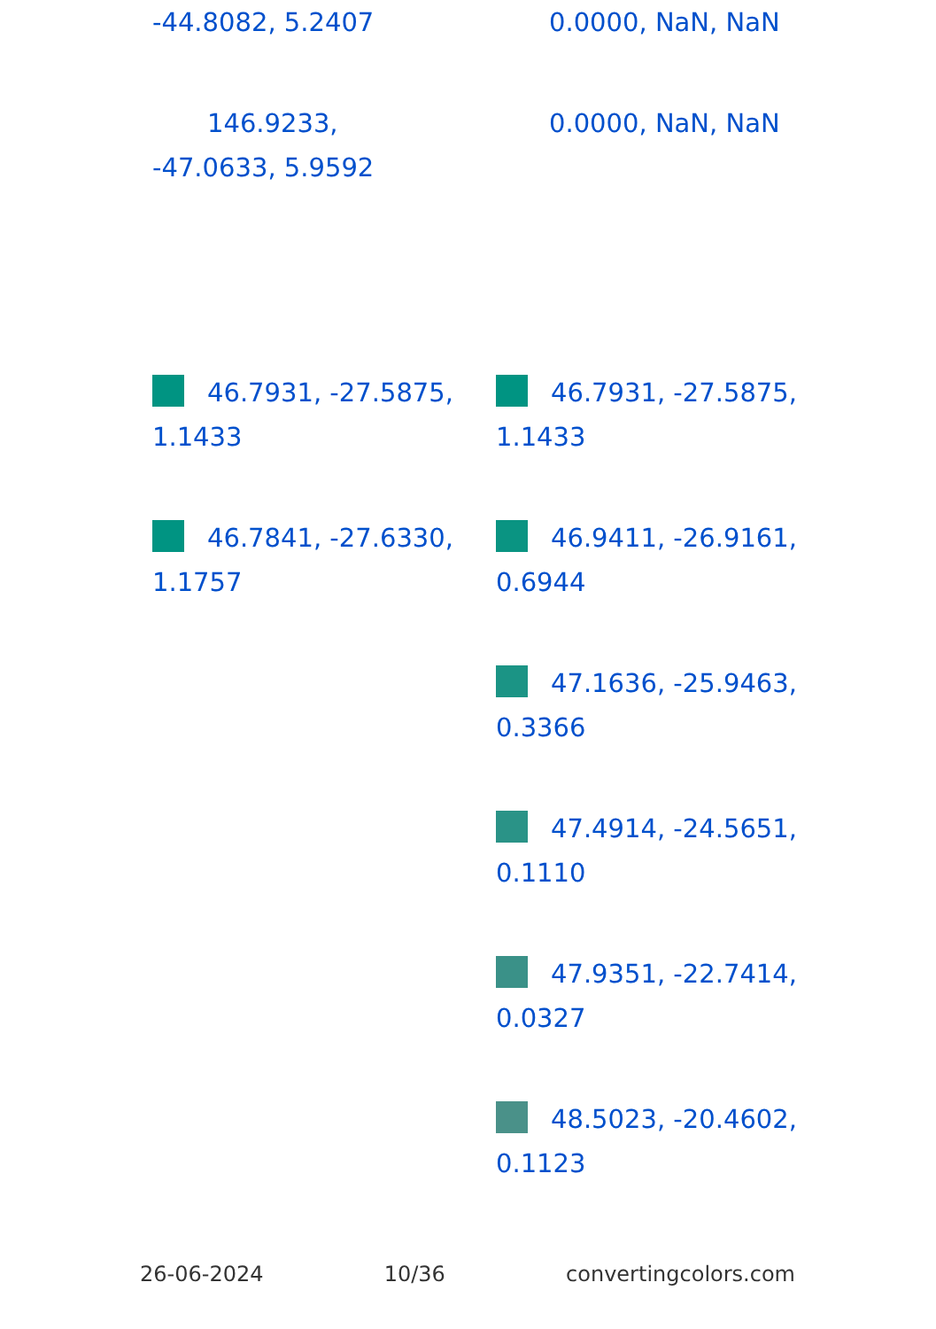-44.8082, 5.2407 0.0000, NaN, NaN
146.9233,
-47.0633, 5.9592
0.0000, NaN, NaN
46.7931, -27.5875,
1.1433
46.7931, -27.5875,
1.1433
46.7841, -27.6330,
1.1757
46.9411, -26.9161,
0.6944
47.1636, -25.9463,
0.3366
47.4914, -24.5651,
0.1110
47.9351, -22.7414,
0.0327
48.5023, -20.4602,
0.1123
26-06-2024 10/36 convertingcolors.com